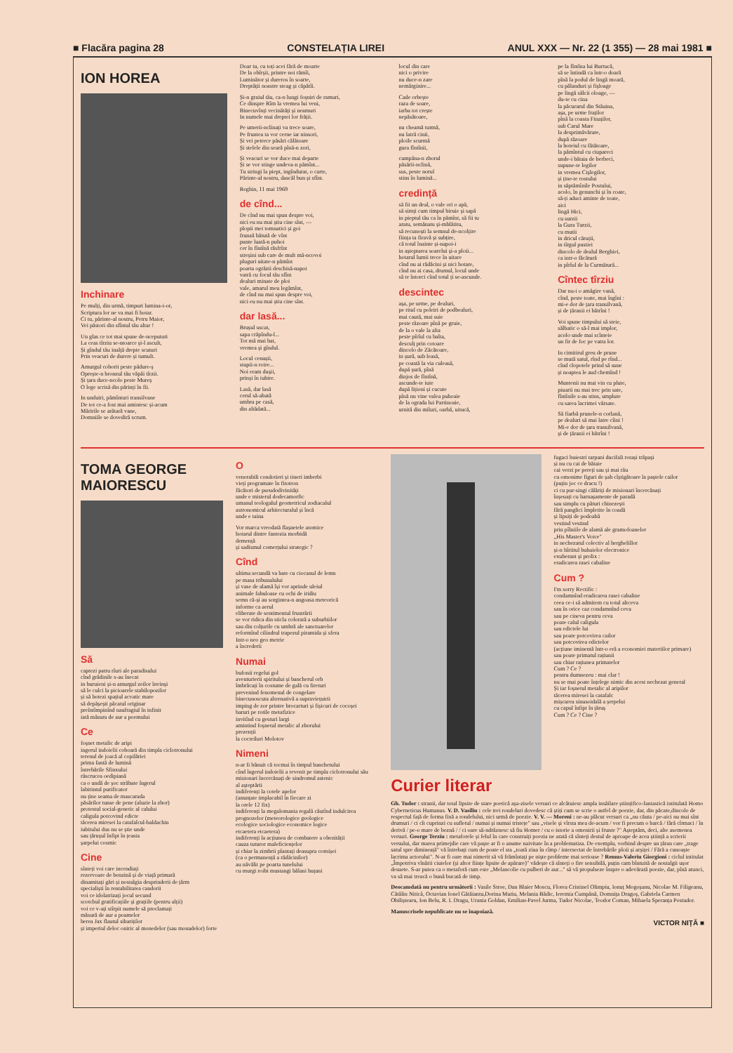■ Flacăra pagina 28 CONSTELAȚIA LIREI ANUL XXX — Nr. 22 (1 355) — 28 mai 1981 ■
ION HOREA
Inchinare
Pe mulți, din urmă, timpuri lumina-i-or,
Scriptura lor ne va mai fi hotar.
Ci tu, părinte-al nostru, Petru Maior,
Vei păstori din sfîntul tău altar !
Un glas ce tot mai spune de-nceputuri
La ceas tîrziu se-ntoarce și-l ascult,
Și gîndul tău inalță drepte scuturi
Prin veacuri de durere și tumult.
Amurgul coborit peste pădure-ș
Oprește-n bronzul tău văpăi tîrzii.
Și țara duce-ncolo peste Mureș
O lege scrisă din părinți în fii.
In unduiri, pămînturi transilvane
De tot ce-a fost mai amintesc și-acum
Măririle se arătară vane,
Domniile se dovediră scrum.
Doar tu, cu toți acei fără de moarte
De la obîrșii, printre noi rămîi,
Luminător și dureros în soarte,
Dreptății noastre steag și căpătîi.
Și-n graiul tău, ca-n lungi foșniri de ramuri,
Ce dinspre Rîm la vremea lui veni,
Binecuvînți vecinătăți și neamuri
In numele mai dreptei lor frății.
Pe umerii-nclinați va trece soare,
Pe fruntea ta vor cerne iar ninsori,
Și vei petrece păsări călătoare
Și stelele din seară pînă-n zori,
Și veacuri se vor duce mai departe
Și se vor stinge undeva-n pămînt...
Tu stringi la piept, ingîndurat, o carte,
Părinte-al nostru, dascăl bun și sfînt.
Reghin, 11 mai 1969
de cînd...
De cînd nu mai spun despre voi,
nici eu nu mai știu cine sînt, —
plopii mei tomnatici și goi
frunză bătută de vînt
punte luată-n puhoi
cer în fîntînă răsfrînt
streșini sub care de mult mă-ncovoi
pluguri uitate-n pămînt
poarta ogrăzii deschisă-napoi
vatră cu focul tău sfînt
dealuri minate de ploi
vale, amarul meu legămînt,
de cînd nu mai spun despre voi,
nici eu nu mai știu cine sînt.
dar lasă...
Brușul uscat,
sapa crăpîndu-l...
Tot mă mai bat,
vremea și gîndul.
Locul cenușii,
stupii-n roire...
Noi eram dușii,
prinși în iubire.
Lasă, dar lasă
cerul să-abată
umbra pe casă,
din altădată...
locul din care
nici o privire
nu duce-n zare
nemărginire...
Cade orbește
raza de soare,
iarba tot crește
nepăsătoare,
nu cheamă turmă,
nu latră cinii,
ploile scurmă
gura fîntînii,
cumpăna-n zborul
păsării-nclină,
sus, peste norul
stins în lumină...
credință
să fii un deal, o vale ori o apă,
să simți cum timpul biruie și sapă
in pieptul tău ca în pămînt, să fii tu
aratu, semănatu și-mblătitu,
să recunoști la semnul de-ncolțire
ființa ta firavă și subțire,
că totul înainte și-napoi-i
in așteptarea soarelui și-a ploii...
hotarul lumii trece în uitare
cînd nu ai rădăcini și nici hotare,
cînd nu ai casa, drumul, locul unde
să te întorci cînd totul ți se-ascunde.
descintec
așa, pe urme, pe dealuri,
pe ritul cu poleiri de podbealuri,
mai caută, mai suie
peste răzoare pînă pe gruie,
de la o vale la alta
peste pîrîul cu balta,
desculț prin cotoare
dincolo de Zăcătoare,
in șură, sub leasă,
pe coastă la via culeasă,
după șură, pînă
dinjos de fîntînă,
ascunde-te iute
după liționi și cucute
pînă nu vine valea puhoaie
de la ograda lui Partinoaie,
urnită din miluri, oarbă, uitucă,
pe la fîntîna lui Burtucă,
să se întindă ca într-o doară
pînă la podul de lingă moară,
cu pălanduri și fișloage
pe lingă sălcii oloage, —
du-te cu cina
la păcurarul din Stăuina,
așa, pe urme fraților
pînă la coasta Finaților,
sub Carul Mare
la desprimăvărare,
după răzoare
la boteiul cu fătătoare,
la pămîntul cu ciupareci
unde-i bătaia de berbeci,
supune-te legilor
in vremea Cișlegilor,
și ține-te rostului
in săptămînile Postului,
acolo, în genunchi și în coate,
să-ți aduci aminte de toate,
aici
lingă Hici,
cu surzii
la Gura Turzii,
cu mutii
in dricul căruții,
in tîrgul pustiei
dincolo de dealul Berghiei,
ca intr-o făcătură
in pîrîul de la Curmătură...
Cîntec tîrziu
Dar nu-i o amăgire vană,
cînd, peste toate, mai îngîni :
mi-e dor de țara transilvană,
și de țăranii ei bătrîni !
Voi spune timpului să steie,
sălbatic o să-l mai implor,
acolo unde mai scînteie
un fir de foc pe vatra lor.
In cimitirul greu de prune
se mută satul, rînd pe rînd...
cînd clopotele prind să sune
și noaptea le aud chemînd !
Muntenii nu mai vin cu plute,
piuarii nu mai trec prin sate,
fîntînile s-au stins, umplute
cu sarea lacrimei vărsate.
Să fiarbă prunele-n corlană,
pe dealuri să mai latre cîini !
Mi-e dor de țara transilvană,
și de țăranii ei bătrîni !
TOMA GEORGE MAIORESCU
Să
captezi patru rîuri ale paradisului
cînd grădinile s-au înecat
in buruieni și-n amurgul zeilor învinși
să le culci la picioarele stabilopozilor
și să botezi spațiul acvatic mare
să depășești păcatul originar
preîntîmpinînd naufragiul în infinit
iată măsura de aur a poemului
Ce
foșnet metalic de aripi
ingerul indoielii coboară din timpla ciclotronului
terenul de joacă al copilăriei
prima fantă de lumină
întrebările Sfinxului
răscrucea oedipiană
ca o undă de șoc străbate îngerul
labirintul purificator
nu ține seama de mascarada
păsărilor tunse de pene (aluzie la zbor)
protestul social-genetic al calului
caligula potcovind edicte
tăcerea miresei la catafalcul-baldachin
iubitului dus nu se știe unde
sau țărușul înfipt în țeasta
șarpelui cosmic
Cine
sînteți voi care incendiați
rezervoare de benzină și de viață primară
dinamitați gări și nostalgia desprinderii de țărm
specialiști în rentabilitatea candorii
voi ce idolatrizați jocul secund
scotchul gratificațiile și grațiile (pentru alții)
voi ce v-ați stîrpit numele să proclamați
măsură de aur a poamelor
berea Jax flautul sibariților
și imperiul deloc oniric al monedelor (sau monadelor) forte
O
venerabili condotieri și tineri imberbi
vieți programate în fitotron
făcători de pseudodivinități
unde e misterul dodecamorfic
umanul teologalul geometricul zodiacalul
astronomicul arhitecturalul și încă
unde e taina
Vor marca vreodată flașnetele atomice
hotarul dintre fantezia morbidă
demență
și sadismul comerțului strategic ?
Cînd
ultima secundă va bate cu ciocanul de lemn
pe masa tribunalului
și vase de alamă își vor aprinde uleiul
animale fabuloase cu ochi de iridiu
semn că-și au sorgintea-n angoasa meteorică
informe ca aerul
eliberate de sentimentul frustrării
se vor ridica din sticla colorată a suburbiilor
sau din colțurile cu umbră ale sanctuarelor
reformînd cilindrul trapezul piramida și sfera
Intr-o neo geo metrie
a încrederii
Numai
bufonii regelui gol
aventurierii spiritului și bancherul orb
îmbrăcați în costume de gală cu fireturi
prevenind fenomenul de congelare
binecunoscuta alternativă a supraviețuirii
imping de zor printre brocarturi și fișicuri de cocoșei
baruri pe rotile metafizice
invitînd cu gesturi largi
amintind foșnetul metalic al zborului
prezenții
la cocteiluri Molotov
Nimeni
n-ar fi bănuit că tocmai în timpul banchetului
cînd îngerul indoielii a revenit pe timpla ciclotronului său
misionari încercănați de sindromul astenic
al așteptării
indiferenți la cotele apelor
(anunțate implacabil în fiecare zi
la orele 12 fix)
indiferenți la megalomania regală căutînd indulcirea
prognozelor (meteorologice geologice
ecologice sociologice economice logice
etcaetera etcaetera)
indiferenți la acțiunea de combatere a obezității
cauza tuturor maleficiențelor
și chiar la zimbrii plantați deasupra cornișei
(ca o permanență a rădăcinilor)
au năvălit pe poarta tunelului
cu murgi roibi mustangi bălani huțani
fugaci buiestri tarpani ducifali rotași trăpași
și nu cu cai de bătaie
cai verzi pe pereți sau și mai rău
cu omonime figuri de șah cîștigătoare la paștele cailor
(puțin joc ce dracu !)
ci cu pur-singi călăriți de misionari încercănați
înșeuați cu harnașamente de paradă
sau simplu cu pături chinezești
fără panglici împletite în coadă
și lipsiți de podoabă
vestind vestind
prin pîlniile de alamă ale gramofoanelor
„His Master's Voice"
in nechezatul colectiv al herghelillor
și-n hîriitul buhaielor electronice
exuberant și prolix :
eradicarea rasei cabaline
Cum ?
I'm sorry Rectific :
condamnînd eradicarea rasei cabaline
ceea ce-i să admitem cu totul altceva
sau în orice caz condamnînd ceva
sau pe cineva pentru ceva
poate calul caligula
sau edictele lui
sau poate potcovirea cailor
sau potcovirea edictelor
(acțiune iminentă într-o eră a economiei materiilor primare)
sau poate primatul rațiunii
sau chiar rațiunea primatelor
Cum ? Ce ?
pentru dumnezeu : mai clar !
nu se mai poate înțelege nimic din acest nechezat general
Și iar foșnetul metalic al aripilor
tăcerea miresei la catafalc
mișcarea sinusoidală a șerpelui
cu capul înfipt în țăruș
Cum ? Ce ? Cine ?
Curier literar
Gh. Tudor : stranii, dar total lipsite de stare poetică așa-zisele versuri ce alcătuiesc ampla insăilare științifico-fantastică intitulată Homo Cyberneticus Humanus. V. D. Vasiliu : cele trei rondeluri dovedesc că știți cum se scrie o astfel de poezie, dar, din păcate,dincolo de respectul față de forma fixă a rondelului, nici urmă de poezie. V. V. — Moreni : ne-au plăcut versuri ca „nu căuta / pe-aici nu mai sînt drumuri / ci cît cuprinzi cu sufletul / numai și numai tristețe" sau „visele și vîrsta mea de-acum / vor fi precum o barcă / fără cîrmaci / în derivă / pe-o mare de beznă / / ci oare să-ndrăznesc să fiu Homer / cu o istorie a omenirii și frunte ?" Așteptăm, deci, alte asemenea versuri. George Terziu : metaforele și felul în care construiți poezia ne arată că sînteți destul de aproape de acea știință a scrierii versului, dar marea primejdie care vă paște ar fi o anume naivitate în a problematiza. De exemplu, vorbind despre un țăran care „trage satul spre dimineață" vă întrebați cum de poate el sta „toată ziua în cîmp / intersectat de întrebările ploii și arșiței / Fără a cunoaște lacrima actorului". N-ar fi oare mai nimerit să vă frămîntați pe niște probleme mai serioase ? Remus-Valeriu Giorgioni : ciclul intitulat „Împotriva vînării ciutelor (și altor ființe lipsite de apărare)" vădește că sînteți o fire sensibilă, puțin cam bîntuită de nostalgii ușor desuete. S-ar putea ca o metaforă cum este „Melancolie cu pulberi de aur..." să vă propulseze înspre o adevărată poezie, dar, pînă atunci, va să mai treacă o bună bucată de timp.
Deocamdată nu pentru următorii : Vasile Stroe, Dan Blaier Moscu, Florea Cristinel Olimpiu, Ionuț Mogoșanu, Nicolae M. Filigeanu, Cătălin Niticâ, Octavian Ionel Gătăiantu,Dorina Mutiu, Melania Bădic, Ieremia Cumpănă, Domnița Dragoș, Gabriela Carmen Obiliștearu, Ion Belu, R. I. Dragu, Urania Goldan, Emilian-Pavel Jurma, Tudor Nicolae, Teodor Coman, Mihaela Speranța Postudor.
Manuscrisele nepublicate nu se înapoiază.
VICTOR NIȚĂ ■